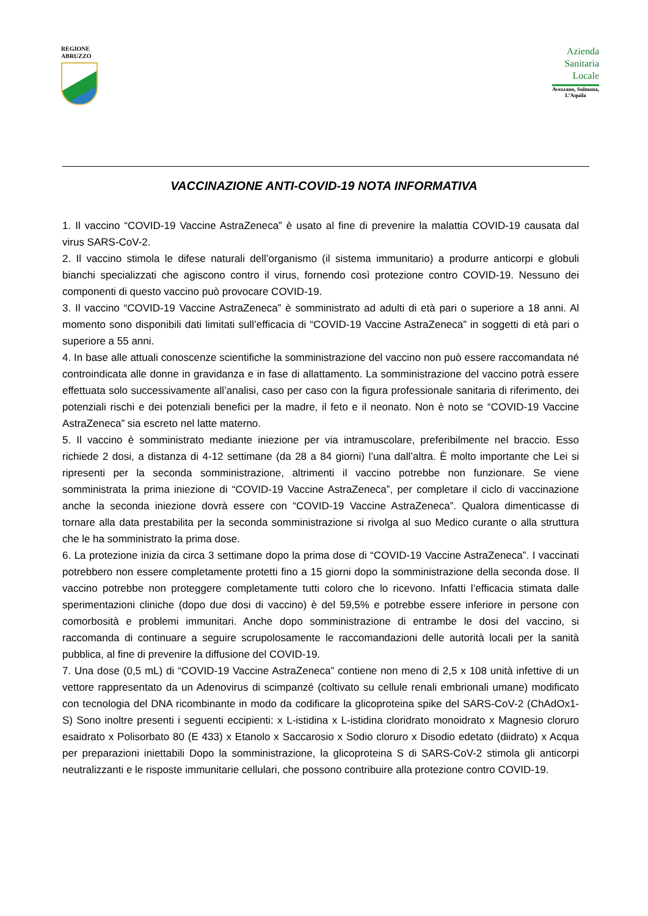REGIONE
ABRUZZO
Azienda
Sanitaria
Locale
Avezzano, Sulmona,
L’Aquila
VACCINAZIONE ANTI-COVID-19 NOTA INFORMATIVA
1. Il vaccino “COVID-19 Vaccine AstraZeneca” è usato al fine di prevenire la malattia COVID-19 causata dal virus SARS-CoV-2.
2. Il vaccino stimola le difese naturali dell’organismo (il sistema immunitario) a produrre anticorpi e globuli bianchi specializzati che agiscono contro il virus, fornendo così protezione contro COVID-19. Nessuno dei componenti di questo vaccino può provocare COVID-19.
3. Il vaccino “COVID-19 Vaccine AstraZeneca” è somministrato ad adulti di età pari o superiore a 18 anni. Al momento sono disponibili dati limitati sull’efficacia di “COVID-19 Vaccine AstraZeneca” in soggetti di età pari o superiore a 55 anni.
4. In base alle attuali conoscenze scientifiche la somministrazione del vaccino non può essere raccomandata né controindicata alle donne in gravidanza e in fase di allattamento. La somministrazione del vaccino potrà essere effettuata solo successivamente all’analisi, caso per caso con la figura professionale sanitaria di riferimento, dei potenziali rischi e dei potenziali benefici per la madre, il feto e il neonato. Non è noto se “COVID-19 Vaccine AstraZeneca” sia escreto nel latte materno.
5. Il vaccino è somministrato mediante iniezione per via intramuscolare, preferibilmente nel braccio. Esso richiede 2 dosi, a distanza di 4-12 settimane (da 28 a 84 giorni) l’una dall’altra. È molto importante che Lei si ripresenti per la seconda somministrazione, altrimenti il vaccino potrebbe non funzionare. Se viene somministrata la prima iniezione di “COVID-19 Vaccine AstraZeneca”, per completare il ciclo di vaccinazione anche la seconda iniezione dovrà essere con “COVID-19 Vaccine AstraZeneca”. Qualora dimenticasse di tornare alla data prestabilita per la seconda somministrazione si rivolga al suo Medico curante o alla struttura che le ha somministrato la prima dose.
6. La protezione inizia da circa 3 settimane dopo la prima dose di “COVID-19 Vaccine AstraZeneca”. I vaccinati potrebbero non essere completamente protetti fino a 15 giorni dopo la somministrazione della seconda dose. Il vaccino potrebbe non proteggere completamente tutti coloro che lo ricevono. Infatti l’efficacia stimata dalle sperimentazioni cliniche (dopo due dosi di vaccino) è del 59,5% e potrebbe essere inferiore in persone con comorbosità e problemi immunitari. Anche dopo somministrazione di entrambe le dosi del vaccino, si raccomanda di continuare a seguire scrupolosamente le raccomandazioni delle autorità locali per la sanità pubblica, al fine di prevenire la diffusione del COVID-19.
7. Una dose (0,5 mL) di “COVID-19 Vaccine AstraZeneca” contiene non meno di 2,5 x 108 unità infettive di un vettore rappresentato da un Adenovirus di scimpanzé (coltivato su cellule renali embrionali umane) modificato con tecnologia del DNA ricombinante in modo da codificare la glicoproteina spike del SARS-CoV-2 (ChAdOx1-S) Sono inoltre presenti i seguenti eccipienti: x L-istidina x L-istidina cloridrato monoidrato x Magnesio cloruro esaidrato x Polisorbato 80 (E 433) x Etanolo x Saccarosio x Sodio cloruro x Disodio edetato (diidrato) x Acqua per preparazioni iniettabili Dopo la somministrazione, la glicoproteina S di SARS-CoV-2 stimola gli anticorpi neutralizzanti e le risposte immunitarie cellulari, che possono contribuire alla protezione contro COVID-19.